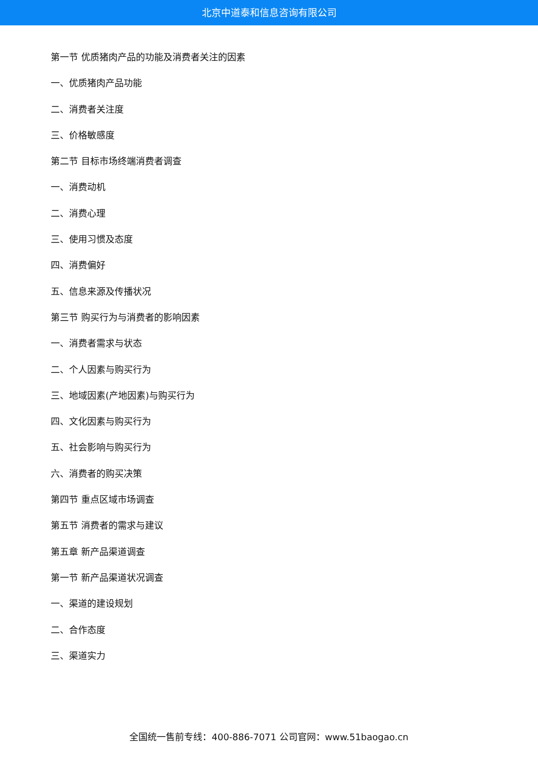北京中道泰和信息咨询有限公司
第一节 优质猪肉产品的功能及消费者关注的因素
一、优质猪肉产品功能
二、消费者关注度
三、价格敏感度
第二节 目标市场终端消费者调查
一、消费动机
二、消费心理
三、使用习惯及态度
四、消费偏好
五、信息来源及传播状况
第三节 购买行为与消费者的影响因素
一、消费者需求与状态
二、个人因素与购买行为
三、地域因素(产地因素)与购买行为
四、文化因素与购买行为
五、社会影响与购买行为
六、消费者的购买决策
第四节 重点区域市场调查
第五节 消费者的需求与建议
第五章 新产品渠道调查
第一节 新产品渠道状况调查
一、渠道的建设规划
二、合作态度
三、渠道实力
全国统一售前专线：400-886-7071 公司官网：www.51baogao.cn